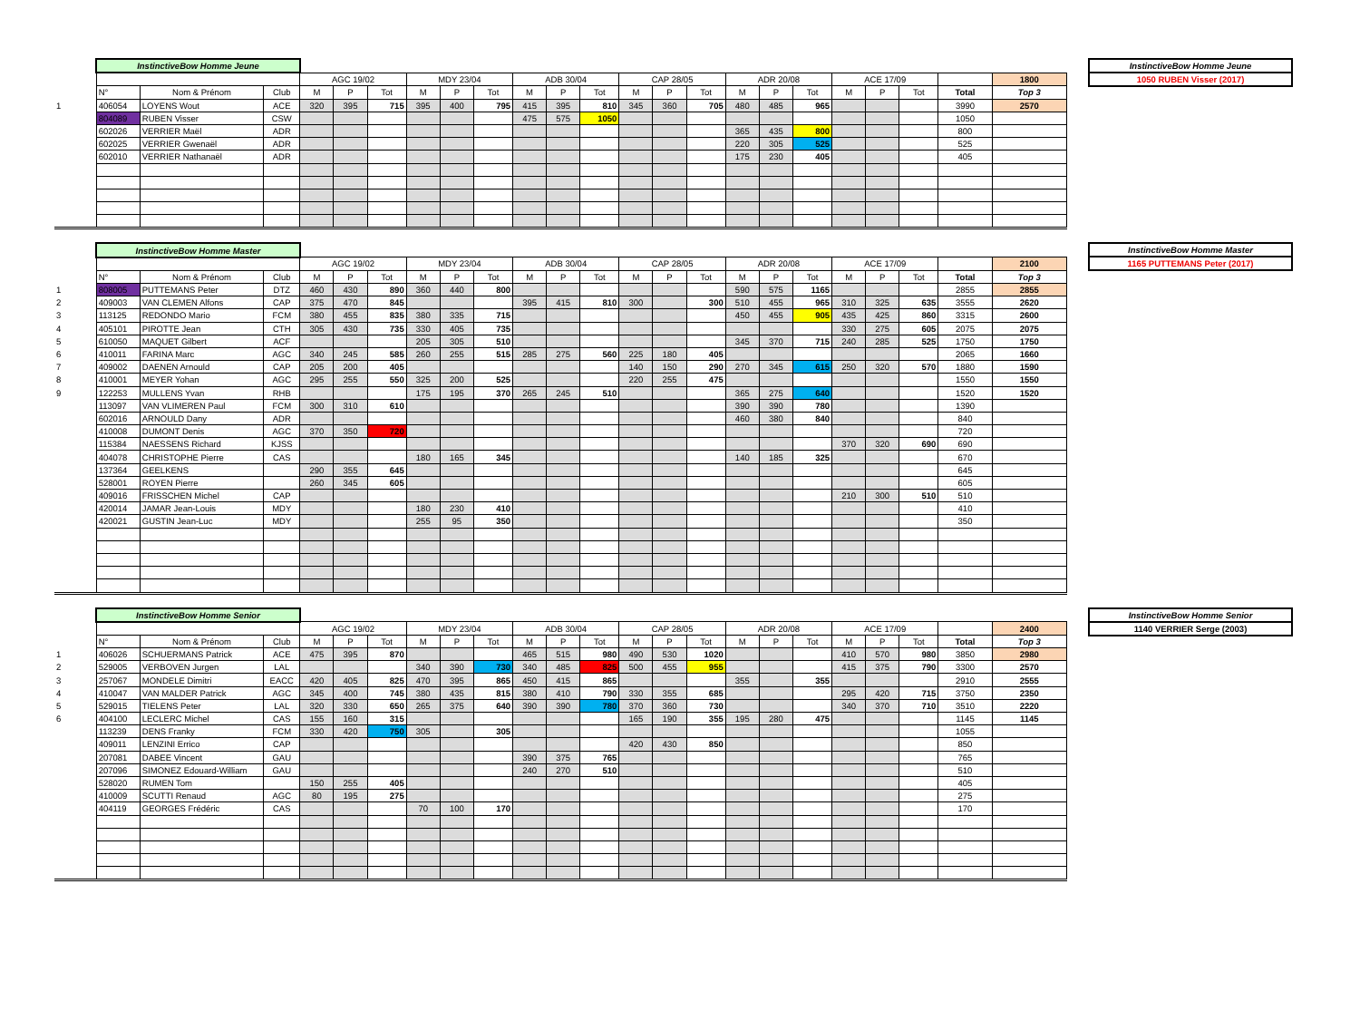| | InstinctiveBow Homme Jeune | | | | | | | | | | | | | | | | | | | | | | |
| | | | | AGC 19/02 | | | MDY 23/04 | | | ADB 30/04 | | | CAP 28/05 | | | ADR 20/08 | | | ACE 17/09 | | | | 1800 |
| | N° | Nom & Prénom | Club | M | P | Tot | M | P | Tot | M | P | Tot | M | P | Tot | M | P | Tot | M | P | Tot | Total | Top 3 |
| 1 | 406054 | LOYENS Wout | ACE | 320 | 395 | 715 | 395 | 400 | 795 | 415 | 395 | 810 | 345 | 360 | 705 | 480 | 485 | 965 | | | | 3990 | 2570 |
| | 804089 | RUBEN Visser | CSW | | | | | | | 475 | 575 | 1050 | | | | | | | | | | 1050 | |
| | 602026 | VERRIER Maël | ADR | | | | | | | | | | | | | 365 | 435 | 800 | | | | 800 | |
| | 602025 | VERRIER Gwenaël | ADR | | | | | | | | | | | | | 220 | 305 | 525 | | | | 525 | |
| | 602010 | VERRIER Nathanaël | ADR | | | | | | | | | | | | | 175 | 230 | 405 | | | | 405 | |
InstinctiveBow Homme Jeune
1050 RUBEN Visser (2017)
| | InstinctiveBow Homme Master | | | | | | | | | | | | | | | | | | | | | | |
| | | | | AGC 19/02 | | | MDY 23/04 | | | ADB 30/04 | | | CAP 28/05 | | | ADR 20/08 | | | ACE 17/09 | | | | 2100 |
| | N° | Nom & Prénom | Club | M | P | Tot | M | P | Tot | M | P | Tot | M | P | Tot | M | P | Tot | M | P | Tot | Total | Top 3 |
| 1 | 808005 | PUTTEMANS Peter | DTZ | 460 | 430 | 890 | 360 | 440 | 800 | | | | | | | 590 | 575 | 1165 | | | | 2855 | 2855 |
| 2 | 409003 | VAN CLEMEN Alfons | CAP | 375 | 470 | 845 | | | | 395 | 415 | 810 | 300 | | 300 | 510 | 455 | 965 | 310 | 325 | 635 | 3555 | 2620 |
| 3 | 113125 | REDONDO Mario | FCM | 380 | 455 | 835 | 380 | 335 | 715 | | | | | | | 450 | 455 | 905 | 435 | 425 | 860 | 3315 | 2600 |
| 4 | 405101 | PIROTTE Jean | CTH | 305 | 430 | 735 | 330 | 405 | 735 | | | | | | | | | | 330 | 275 | 605 | 2075 | 2075 |
| 5 | 610050 | MAQUET Gilbert | ACF | | | | 205 | 305 | 510 | | | | | | | 345 | 370 | 715 | 240 | 285 | 525 | 1750 | 1750 |
| 6 | 410011 | FARINA Marc | AGC | 340 | 245 | 585 | 260 | 255 | 515 | 285 | 275 | 560 | 225 | 180 | 405 | | | | | | | 2065 | 1660 |
| 7 | 409002 | DAENEN Arnould | CAP | 205 | 200 | 405 | | | | | | | 140 | 150 | 290 | 270 | 345 | 615 | 250 | 320 | 570 | 1880 | 1590 |
| 8 | 410001 | MEYER Yohan | AGC | 295 | 255 | 550 | 325 | 200 | 525 | | | | 220 | 255 | 475 | | | | | | | 1550 | 1550 |
| 9 | 122253 | MULLENS Yvan | RHB | | | | 175 | 195 | 370 | 265 | 245 | 510 | | | | 365 | 275 | 640 | | | | 1520 | 1520 |
| | 113097 | VAN VLIMEREN Paul | FCM | 300 | 310 | 610 | | | | | | | | | | 390 | 390 | 780 | | | | 1390 | |
| | 602016 | ARNOULD Dany | ADR | | | | | | | | | | | | | 460 | 380 | 840 | | | | 840 | |
| | 410008 | DUMONT Denis | AGC | 370 | 350 | 720 | | | | | | | | | | | | | | | | 720 | |
| | 115384 | NAESSENS Richard | KJSS | | | | | | | | | | | | | | | | 370 | 320 | 690 | 690 | |
| | 404078 | CHRISTOPHE Pierre | CAS | | | | 180 | 165 | 345 | | | | | | | 140 | 185 | 325 | | | | 670 | |
| | 137364 | GEELKENS | | 290 | 355 | 645 | | | | | | | | | | | | | | | | 645 | |
| | 528001 | ROYEN Pierre | | 260 | 345 | 605 | | | | | | | | | | | | | | | | 605 | |
| | 409016 | FRISSCHEN Michel | CAP | | | | | | | | | | | | | | | | 210 | 300 | 510 | 510 | |
| | 420014 | JAMAR Jean-Louis | MDY | | | | 180 | 230 | 410 | | | | | | | | | | | | | 410 | |
| | 420021 | GUSTIN Jean-Luc | MDY | | | | 255 | 95 | 350 | | | | | | | | | | | | | 350 | |
InstinctiveBow Homme Master
1165 PUTTEMANS Peter (2017)
| | InstinctiveBow Homme Senior | | | | | | | | | | | | | | | | | | | | | | |
| | | | | AGC 19/02 | | | MDY 23/04 | | | ADB 30/04 | | | CAP 28/05 | | | ADR 20/08 | | | ACE 17/09 | | | | 2400 |
| | N° | Nom & Prénom | Club | M | P | Tot | M | P | Tot | M | P | Tot | M | P | Tot | M | P | Tot | M | P | Tot | Total | Top 3 |
| 1 | 406026 | SCHUERMANS Patrick | ACE | 475 | 395 | 870 | | | | 465 | 515 | 980 | 490 | 530 | 1020 | | | | 410 | 570 | 980 | 3850 | 2980 |
| 2 | 529005 | VERBOVEN Jurgen | LAL | | | | 340 | 390 | 730 | 340 | 485 | 825 | 500 | 455 | 955 | | | | 415 | 375 | 790 | 3300 | 2570 |
| 3 | 257067 | MONDELE Dimitri | EACC | 420 | 405 | 825 | 470 | 395 | 865 | 450 | 415 | 865 | | | | 355 | | 355 | | | | 2910 | 2555 |
| 4 | 410047 | VAN MALDER Patrick | AGC | 345 | 400 | 745 | 380 | 435 | 815 | 380 | 410 | 790 | 330 | 355 | 685 | | | | 295 | 420 | 715 | 3750 | 2350 |
| 5 | 529015 | TIELENS Peter | LAL | 320 | 330 | 650 | 265 | 375 | 640 | 390 | 390 | 780 | 370 | 360 | 730 | | | | 340 | 370 | 710 | 3510 | 2220 |
| 6 | 404100 | LECLERC Michel | CAS | 155 | 160 | 315 | | | | | | | 165 | 190 | 355 | 195 | 280 | 475 | | | | 1145 | 1145 |
| | 113239 | DENS Franky | FCM | 330 | 420 | 750 | 305 | | 305 | | | | | | | | | | | | | 1055 | |
| | 409011 | LENZINI Errico | CAP | | | | | | | | | | 420 | 430 | 850 | | | | | | | 850 | |
| | 207081 | DABEE Vincent | GAU | | | | | | | 390 | 375 | 765 | | | | | | | | | | 765 | |
| | 207096 | SIMONEZ Edouard-William | GAU | | | | | | | 240 | 270 | 510 | | | | | | | | | | 510 | |
| | 528020 | RUMEN Tom | | 150 | 255 | 405 | | | | | | | | | | | | | | | | 405 | |
| | 410009 | SCUTTI Renaud | AGC | 80 | 195 | 275 | | | | | | | | | | | | | | | | 275 | |
| | 404119 | GEORGES Frédéric | CAS | | | | 70 | 100 | 170 | | | | | | | | | | | | | 170 | |
InstinctiveBow Homme Senior
1140 VERRIER Serge (2003)